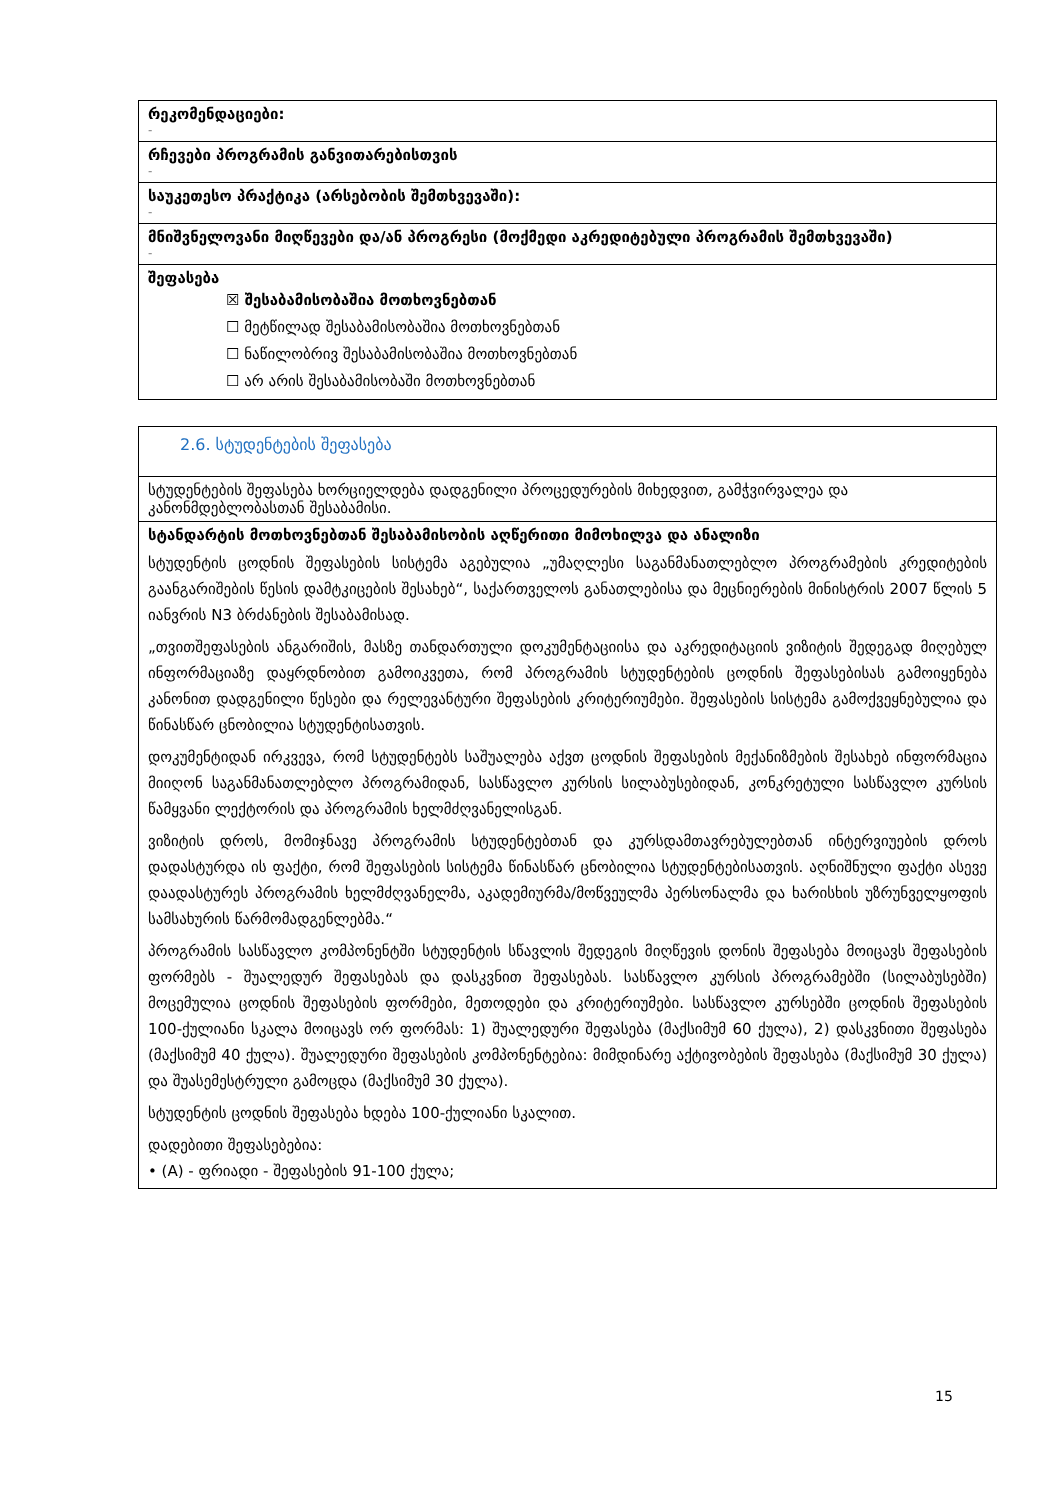| რეკომენდაციები: - |
| რჩევები პროგრამის განვითარებისთვის - |
| საუკეთესო პრაქტიკა (არსებობის შემთხვევაში): - |
| მნიშვნელოვანი მიღწევები და/ან პროგრესი (მოქმედი აკრედიტებული პროგრამის შემთხვევაში) - |
| შეფასება ☒ შესაბამისობაშია მოთხოვნებთან ☐ მეტწილად შესაბამისობაშია მოთხოვნებთან ☐ ნაწილობრივ შესაბამისობაშია მოთხოვნებთან ☐ არ არის შესაბამისობაში მოთხოვნებთან |
| 2.6. სტუდენტების შეფასება |
| სტუდენტების შეფასება ხორციელდება დადგენილი პროცედურების მიხედვით, გამჭვირვალეა და კანონმდებლობასთან შესაბამისი. |
| სტანდარტის მოთხოვნებთან შესაბამისობის აღწერითი მიმოხილვა და ანალიზი სტუდენტის ცოდნის შეფასების სისტემა აგებულია „უმაღლესი საგანმანათლებლო პროგრამების კრედიტების გაანგარიშების წესის დამტკიცების შესახებ“, საქართველოს განათლებისა და მეცნიერების მინისტრის 2007 წლის 5 იანვრის N3 ბრძანების შესაბამისად. „თვითშეფასების ანგარიშის, მასზე თანდართული დოკუმენტაციისა და აკრედიტაციის ვიზიტის შედეგად მიღებულ ინფორმაციაზე დაყრდნობით გამოიკვეთა, რომ პროგრამის სტუდენტების ცოდნის შეფასებისას გამოიყენება კანონით დადგენილი წესები და რელევანტური შეფასების კრიტერიუმები. შეფასების სისტემა გამოქვეყნებულია და წინასწარ ცნობილია სტუდენტისათვის. დოკუმენტიდან ირკვევა, რომ სტუდენტებს საშუალება აქვთ ცოდნის შეფასების მექანიზმების შესახებ ინფორმაცია მიიღონ საგანმანათლებლო პროგრამიდან, სასწავლო კურსის სილაბუსებიდან, კონკრეტული სასწავლო კურსის წამყვანი ლექტორის და პროგრამის ხელმძღვანელისგან. ვიზიტის დროს, მომიჯნავე პროგრამის სტუდენტებთან და კურსდამთავრებულებთან ინტერვიუების დროს დადასტურდა ის ფაქტი, რომ შეფასების სისტემა წინასწარ ცნობილია სტუდენტებისათვის. აღნიშნული ფაქტი ასევე დაადასტურეს პროგრამის ხელმძღვანელმა, აკადემიურმა/მოწვეულმა პერსონალმა და ხარისხის უზრუნველყოფის სამსახურის წარმომადგენლებმა.“ პროგრამის სასწავლო კომპონენტში სტუდენტის სწავლის შედეგის მიღწევის დონის შეფასება მოიცავს შეფასების ფორმებს - შუალედურ შეფასებას და დასკვნით შეფასებას. სასწავლო კურსის პროგრამებში (სილაბუსებში) მოცემულია ცოდნის შეფასების ფორმები, მეთოდები და კრიტერიუმები. სასწავლო კურსებში ცოდნის შეფასების 100-ქულიანი სკალა მოიცავს ორ ფორმას: 1) შუალედური შეფასება (მაქსიმუმ 60 ქულა), 2) დასკვნითი შეფასება (მაქსიმუმ 40 ქულა). შუალედური შეფასების კომპონენტებია: მიმდინარე აქტივობების შეფასება (მაქსიმუმ 30 ქულა) და შუასემესტრული გამოცდა (მაქსიმუმ 30 ქულა). სტუდენტის ცოდნის შეფასება ხდება 100-ქულიანი სკალით. დადებითი შეფასებებია: • (A) - ფრიადი - შეფასების 91-100 ქულა; |
15